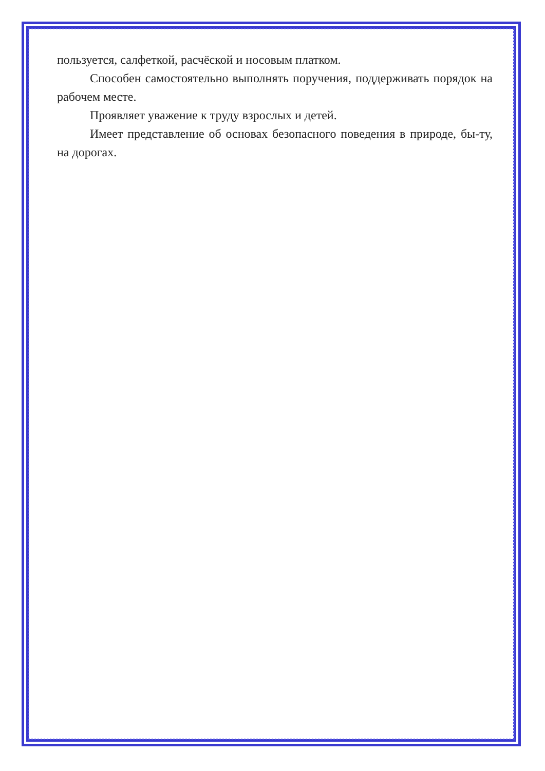пользуется, салфеткой, расчёской и носовым платком.
Способен самостоятельно выполнять поручения, поддерживать порядок на рабочем месте.
Проявляет уважение к труду взрослых и детей.
Имеет представление об основах безопасного поведения в природе, бы-ту, на дорогах.